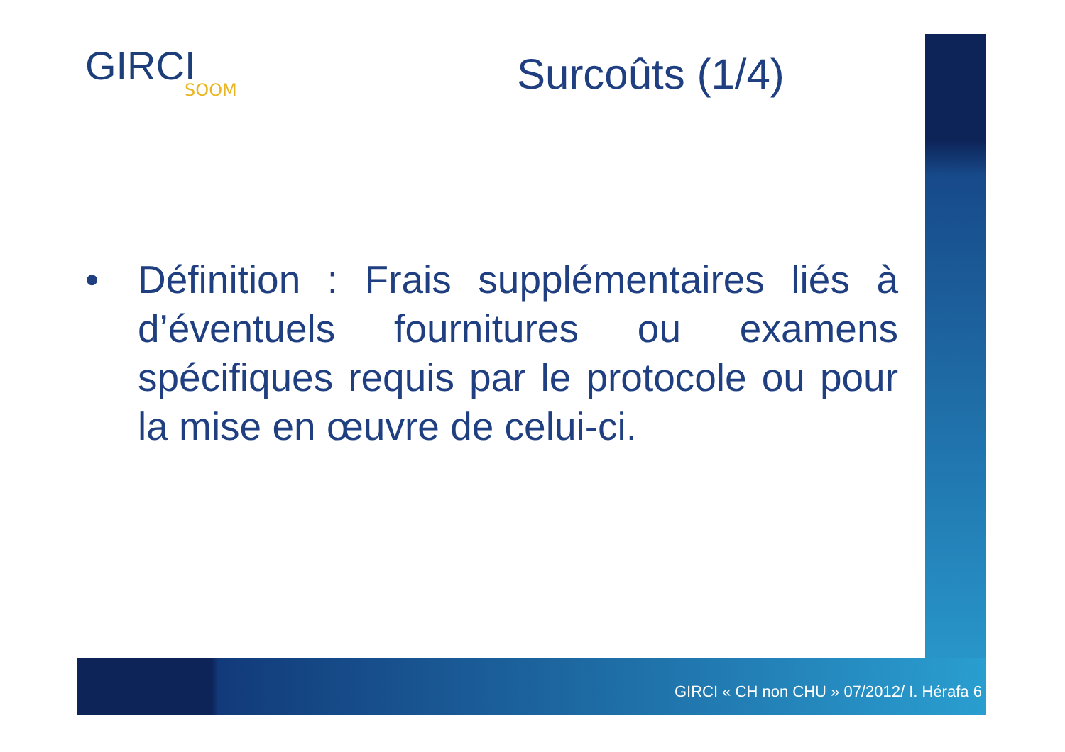GIRCI
SOOM
Surcoûts (1/4)
• Définition : Frais supplémentaires liés à d’éventuels fournitures ou examens spécifiques requis par le protocole ou pour la mise en œuvre de celui-ci.
GIRCI « CH non CHU » 07/2012/ I. Hérafa 6